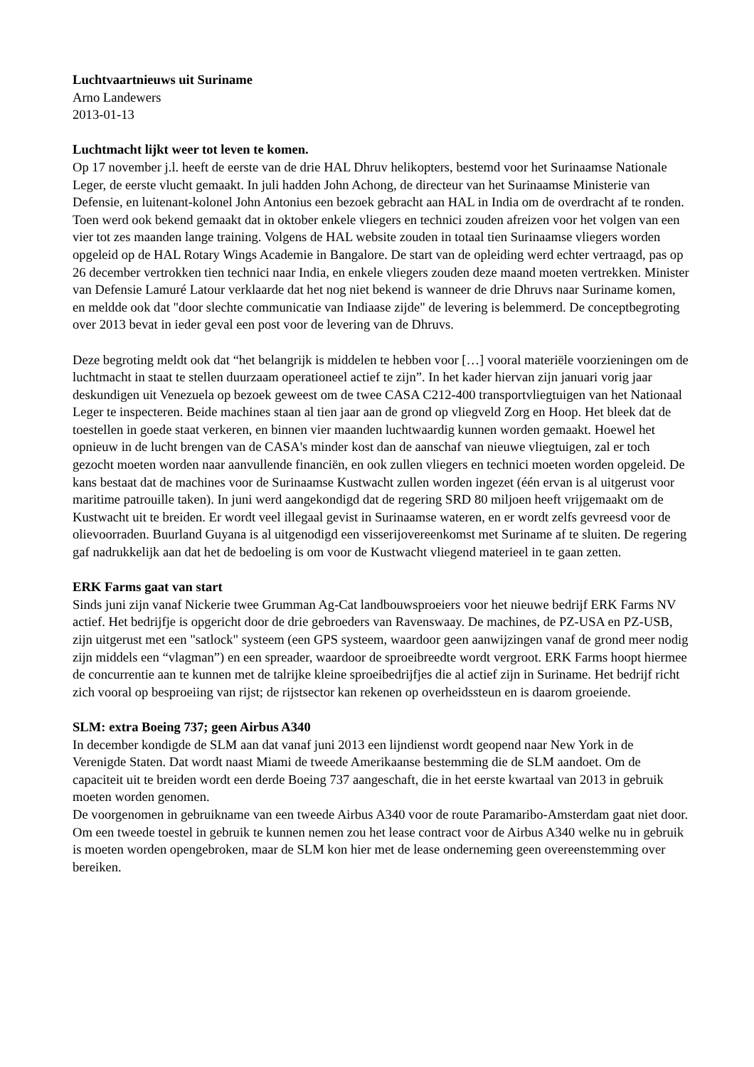Luchtvaartnieuws uit Suriname
Arno Landewers
2013-01-13
Luchtmacht lijkt weer tot leven te komen.
Op 17 november j.l. heeft de eerste van de drie HAL Dhruv helikopters, bestemd voor het Surinaamse Nationale Leger, de eerste vlucht gemaakt. In juli hadden John Achong, de directeur van het Surinaamse Ministerie van Defensie, en luitenant-kolonel John Antonius een bezoek gebracht aan HAL in India om de overdracht af te ronden. Toen werd ook bekend gemaakt dat in oktober enkele vliegers en technici zouden afreizen voor het volgen van een vier tot zes maanden lange training. Volgens de HAL website zouden in totaal tien Surinaamse vliegers worden opgeleid op de HAL Rotary Wings Academie in Bangalore. De start van de opleiding werd echter vertraagd, pas op 26 december vertrokken tien technici naar India, en enkele vliegers zouden deze maand moeten vertrekken. Minister van Defensie Lamuré Latour verklaarde dat het nog niet bekend is wanneer de drie Dhruvs naar Suriname komen, en meldde ook dat "door slechte communicatie van Indiaase zijde" de levering is belemmerd. De conceptbegroting over 2013 bevat in ieder geval een post voor de levering van de Dhruvs.
Deze begroting meldt ook dat “het belangrijk is middelen te hebben voor […] vooral materiële voorzieningen om de luchtmacht in staat te stellen duurzaam operationeel actief te zijn”. In het kader hiervan zijn januari vorig jaar deskundigen uit Venezuela op bezoek geweest om de twee CASA C212-400 transportvliegtuigen van het Nationaal Leger te inspecteren. Beide machines staan al tien jaar aan de grond op vliegveld Zorg en Hoop. Het bleek dat de toestellen in goede staat verkeren, en binnen vier maanden luchtwaardig kunnen worden gemaakt. Hoewel het opnieuw in de lucht brengen van de CASA's minder kost dan de aanschaf van nieuwe vliegtuigen, zal er toch gezocht moeten worden naar aanvullende financiën, en ook zullen vliegers en technici moeten worden opgeleid. De kans bestaat dat de machines voor de Surinaamse Kustwacht zullen worden ingezet (één ervan is al uitgerust voor maritime patrouille taken). In juni werd aangekondigd dat de regering SRD 80 miljoen heeft vrijgemaakt om de Kustwacht uit te breiden. Er wordt veel illegaal gevist in Surinaamse wateren, en er wordt zelfs gevreesd voor de olievoorraden. Buurland Guyana is al uitgenodigd een visserijovereenkomst met Suriname af te sluiten. De regering gaf nadrukkelijk aan dat het de bedoeling is om voor de Kustwacht vliegend materieel in te gaan zetten.
ERK Farms gaat van start
Sinds juni zijn vanaf Nickerie twee Grumman Ag-Cat landbouwsproeiers voor het nieuwe bedrijf ERK Farms NV actief. Het bedrijfje is opgericht door de drie gebroeders van Ravenswaay. De machines, de PZ-USA en PZ-USB, zijn uitgerust met een "satlock" systeem (een GPS systeem, waardoor geen aanwijzingen vanaf de grond meer nodig zijn middels een “vlagman”) en een spreader, waardoor de sproeibreedte wordt vergroot. ERK Farms hoopt hiermee de concurrentie aan te kunnen met de talrijke kleine sproeibedrijfjes die al actief zijn in Suriname. Het bedrijf richt zich vooral op besproeiing van rijst; de rijstsector kan rekenen op overheidssteun en is daarom groeiende.
SLM: extra Boeing 737; geen Airbus A340
In december kondigde de SLM aan dat vanaf juni 2013 een lijndienst wordt geopend naar New York in de Verenigde Staten. Dat wordt naast Miami de tweede Amerikaanse bestemming die de SLM aandoet. Om de capaciteit uit te breiden wordt een derde Boeing 737 aangeschaft, die in het eerste kwartaal van 2013 in gebruik moeten worden genomen.
De voorgenomen in gebruikname van een tweede Airbus A340 voor de route Paramaribo-Amsterdam gaat niet door. Om een tweede toestel in gebruik te kunnen nemen zou het lease contract voor de Airbus A340 welke nu in gebruik is moeten worden opengebroken, maar de SLM kon hier met de lease onderneming geen overeenstemming over bereiken.